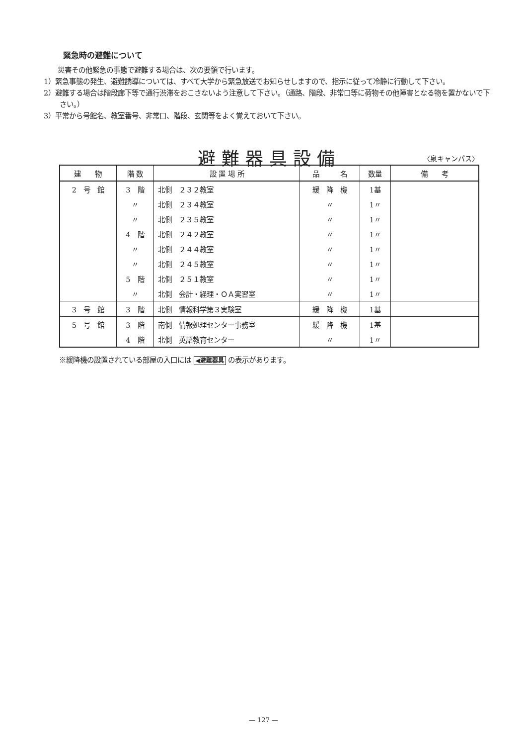緊急時の避難について
　　災害その他緊急の事態で避難する場合は、次の要領で行います。
1）緊急事態の発生、避難誘導については、すべて大学から緊急放送でお知らせしますので、指示に従って冷静に行動して下さい。
2）避難する場合は階段廊下等で通行渋滞をおこさないよう注意して下さい。（通路、階段、非常口等に荷物その他障害となる物を置かないで下さい。）
3）平常から号館名、教室番号、非常口、階段、玄関等をよく覚えておいて下さい。
避難器具設備 〈泉キャンパス〉
| 建 物 | 階 数 | 設 置 場 所 | 品 名 | 数量 | 備 考 |
| --- | --- | --- | --- | --- | --- |
| 2 号 館 | 3 階 | 北側 ２３２教室 | 緩 降 機 | 1基 | |
| | 〃 | 北側 ２３４教室 | 〃 | 1〃 | |
| | 〃 | 北側 ２３５教室 | 〃 | 1〃 | |
| | 4 階 | 北側 ２４２教室 | 〃 | 1〃 | |
| | 〃 | 北側 ２４４教室 | 〃 | 1〃 | |
| | 〃 | 北側 ２４５教室 | 〃 | 1〃 | |
| | 5 階 | 北側 ２５１教室 | 〃 | 1〃 | |
| | 〃 | 北側 会計・経理・ＯＡ実習室 | 〃 | 1〃 | |
| 3 号 館 | 3 階 | 北側 情報科学第３実験室 | 緩 降 機 | 1基 | |
| 5 号 館 | 3 階 | 南側 情報処理センター事務室 | 緩 降 機 | 1基 | |
| | 4 階 | 北側 英語教育センター | 〃 | 1〃 | |
※緩降機の設置されている部屋の入口には ◀避難器具 の表示があります。
— 127 —